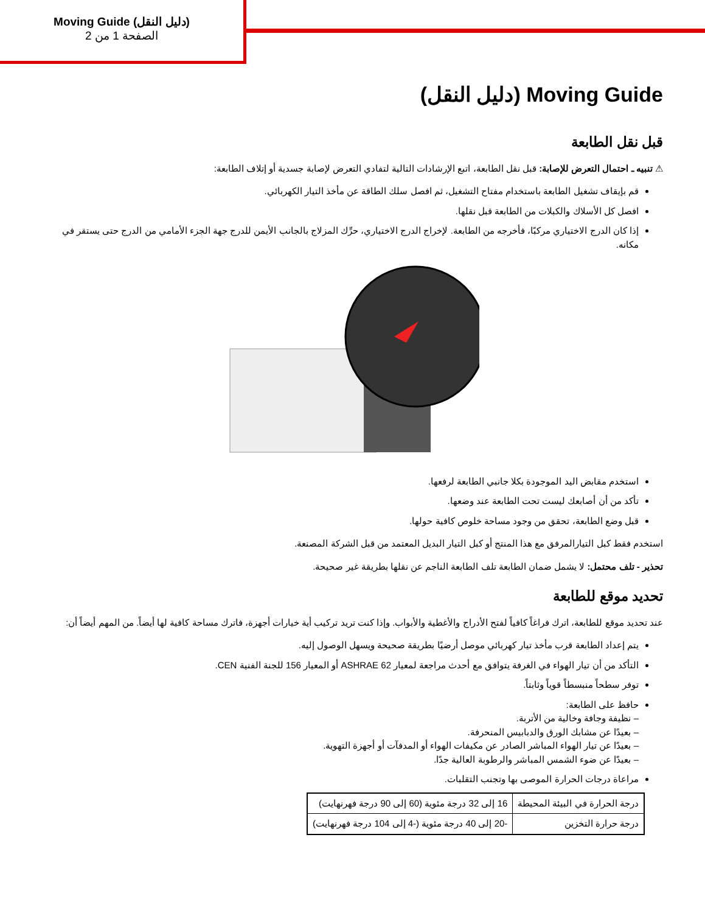Moving Guide (دليل النقل)
الصفحة 1 من 2
Moving Guide (دليل النقل)
قبل نقل الطابعة
⚠ تنبيه ـ احتمال التعرض للإصابة: قبل نقل الطابعة، اتبع الإرشادات التالية لتفادي التعرض لإصابة جسدية أو إتلاف الطابعة:
قم بإيقاف تشغيل الطابعة باستخدام مفتاح التشغيل، ثم افصل سلك الطاقة عن مأخذ التيار الكهربائي.
افصل كل الأسلاك والكبلات من الطابعة قبل نقلها.
إذا كان الدرج الاختياري مركبًا، فأخرجه من الطابعة. لإخراج الدرج الاختياري، حرِّك المزلاج بالجانب الأيمن للدرج جهة الجزء الأمامي من الدرج حتى يستقر في مكانه.
استخدم مقابض اليد الموجودة بكلا جانبي الطابعة لرفعها.
تأكد من أن أصابعك ليست تحت الطابعة عند وضعها.
قبل وضع الطابعة، تحقق من وجود مساحة خلوص كافية حولها.
استخدم فقط كبل التيارالمرفق مع هذا المنتج أو كبل التيار البديل المعتمد من قبل الشركة المصنعة.
تحذير - تلف محتمل: لا يشمل ضمان الطابعة تلف الطابعة الناجم عن نقلها بطريقة غير صحيحة.
تحديد موقع للطابعة
عند تحديد موقع للطابعة، اترك فراغاً كافياً لفتح الأدراج والأغطية والأبواب. وإذا كنت تريد تركيب أية خيارات أجهزة، فاترك مساحة كافية لها أيضاً. من المهم أيضاً أن:
يتم إعداد الطابعة قرب مأخذ تيار كهربائي موصل أرضيًا بطريقة صحيحة ويسهل الوصول إليه.
التأكد من أن تيار الهواء في الغرفة يتوافق مع أحدث مراجعة لمعيار ASHRAE 62 أو المعيار 156 للجنة الفنية CEN.
توفر سطحاً منبسطاً قوياً وثابتاً.
حافظ على الطابعة:
– نظيفة وجافة وخالية من الأتربة.
– بعيدًا عن مشابك الورق والدبابيس المنحرفة.
– بعيدًا عن تيار الهواء المباشر الصادر عن مكيفات الهواء أو المدفآت أو أجهزة التهوية.
– بعيدًا عن ضوء الشمس المباشر والرطوبة العالية جدًا.
مراعاة درجات الحرارة الموصى بها وتجنب التقلبات.
| درجة الحرارة في البيئة المحيطة | 16 إلى 32 درجة مئوية (60 إلى 90 درجة فهرنهايت) |
| درجة حرارة التخزين | -20 إلى 40 درجة مئوية (-4 إلى 104 درجة فهرنهايت) |